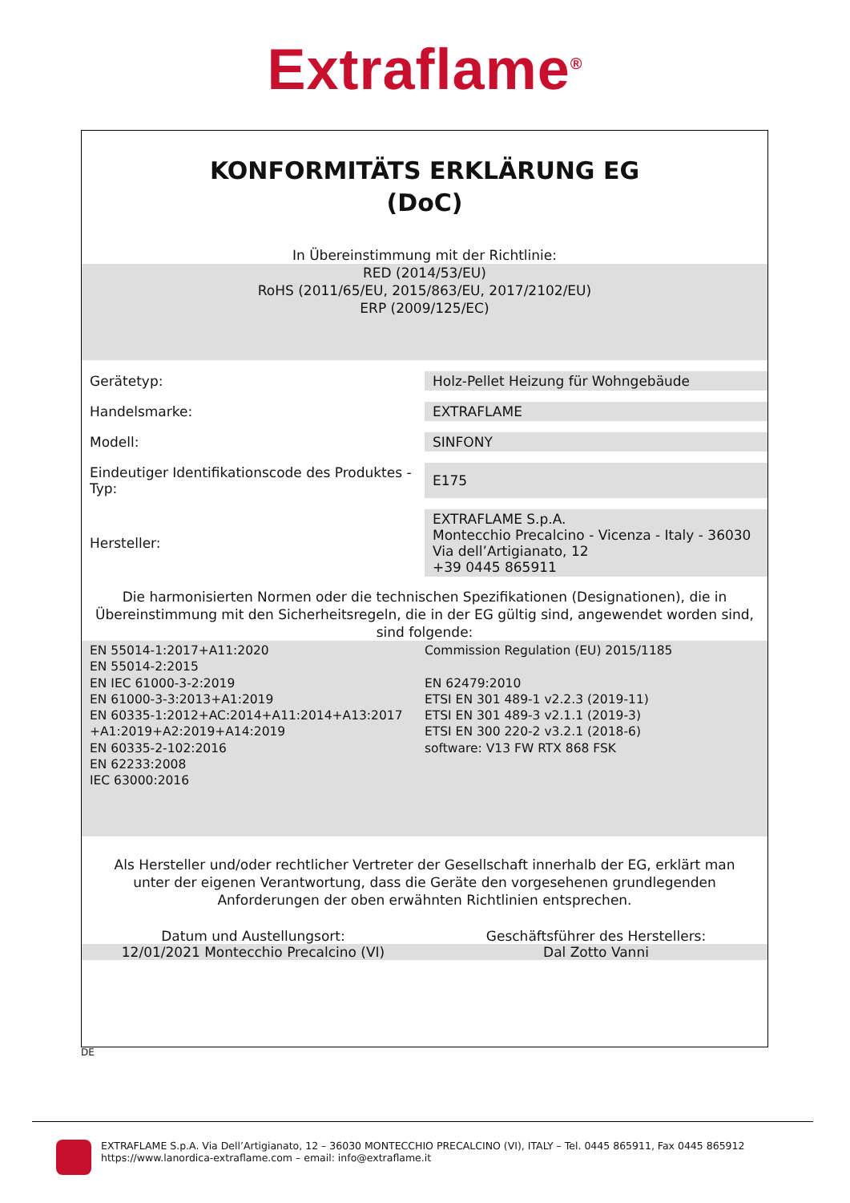Extraflame<sup>®</sup>
KONFORMITÄTS ERKLÄRUNG EG
(DoC)
In Übereinstimmung mit der Richtlinie:
RED (2014/53/EU)
RoHS (2011/65/EU, 2015/863/EU, 2017/2102/EU)
ERP (2009/125/EC)
| Gerätetyp: | Holz-Pellet Heizung für Wohngebäude |
| Handelsmarke: | EXTRAFLAME |
| Modell: | SINFONY |
| Eindeutiger Identifikationscode des Produktes - Typ: | E175 |
| Hersteller: | EXTRAFLAME S.p.A. Montecchio Precalcino - Vicenza - Italy - 36030 Via dell’Artigianato, 12 +39 0445 865911 |
Die harmonisierten Normen oder die technischen Spezifikationen (Designationen), die in Übereinstimmung mit den Sicherheitsregeln, die in der EG gültig sind, angewendet worden sind, sind folgende:
EN 55014-1:2017+A11:2020
EN 55014-2:2015
EN IEC 61000-3-2:2019
EN 61000-3-3:2013+A1:2019
EN 60335-1:2012+AC:2014+A11:2014+A13:2017 +A1:2019+A2:2019+A14:2019
EN 60335-2-102:2016
EN 62233:2008
IEC 63000:2016
Commission Regulation (EU) 2015/1185
EN 62479:2010
ETSI EN 301 489-1 v2.2.3 (2019-11)
ETSI EN 301 489-3 v2.1.1 (2019-3)
ETSI EN 300 220-2 v3.2.1 (2018-6)
software: V13 FW RTX 868 FSK
Als Hersteller und/oder rechtlicher Vertreter der Gesellschaft innerhalb der EG, erklärt man unter der eigenen Verantwortung, dass die Geräte den vorgesehenen grundlegenden Anforderungen der oben erwähnten Richtlinien entsprechen.
Datum und Austellungsort: Geschäftsführer des Herstellers:
12/01/2021 Montecchio Precalcino (VI)
Dal Zotto Vanni
DE
EXTRAFLAME S.p.A. Via Dell’Artigianato, 12 – 36030 MONTECCHIO PRECALCINO (VI), ITALY – Tel. 0445 865911, Fax 0445 865912
https://www.lanordica-extraflame.com – email: info@extraflame.it